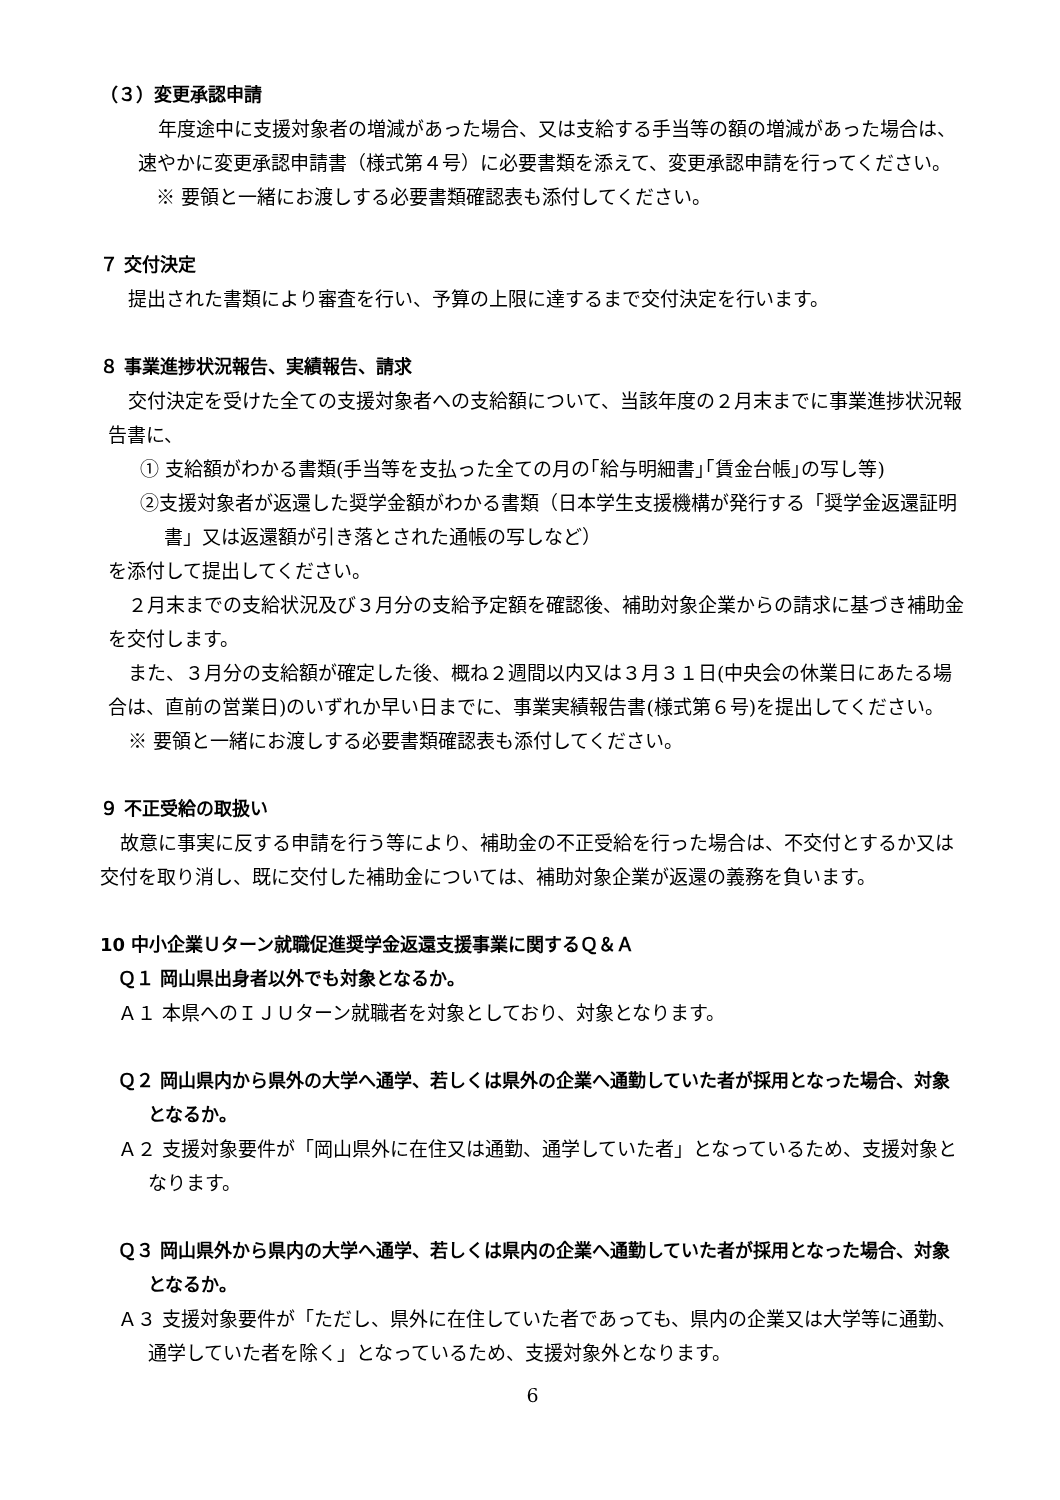（３）変更承認申請
年度途中に支援対象者の増減があった場合、又は支給する手当等の額の増減があった場合は、速やかに変更承認申請書（様式第４号）に必要書類を添えて、変更承認申請を行ってください。
※ 要領と一緒にお渡しする必要書類確認表も添付してください。
７ 交付決定
提出された書類により審査を行い、予算の上限に達するまで交付決定を行います。
８ 事業進捗状況報告、実績報告、請求
交付決定を受けた全ての支援対象者への支給額について、当該年度の２月末までに事業進捗状況報告書に、
① 支給額がわかる書類(手当等を支払った全ての月の｢給与明細書｣｢賃金台帳｣の写し等)
②支援対象者が返還した奨学金額がわかる書類（日本学生支援機構が発行する「奨学金返還証明書」又は返還額が引き落とされた通帳の写しなど）
を添付して提出してください。
２月末までの支給状況及び３月分の支給予定額を確認後、補助対象企業からの請求に基づき補助金を交付します。
また、３月分の支給額が確定した後、概ね２週間以内又は３月３１日(中央会の休業日にあたる場合は、直前の営業日)のいずれか早い日までに、事業実績報告書(様式第６号)を提出してください。
※ 要領と一緒にお渡しする必要書類確認表も添付してください。
９ 不正受給の取扱い
故意に事実に反する申請を行う等により、補助金の不正受給を行った場合は、不交付とするか又は交付を取り消し、既に交付した補助金については、補助対象企業が返還の義務を負います。
10 中小企業Ｕターン就職促進奨学金返還支援事業に関するＱ＆Ａ
Ｑ１ 岡山県出身者以外でも対象となるか。
Ａ１ 本県へのＩＪＵターン就職者を対象としており、対象となります。
Ｑ２ 岡山県内から県外の大学へ通学、若しくは県外の企業へ通勤していた者が採用となった場合、対象となるか。
Ａ２ 支援対象要件が「岡山県外に在住又は通勤、通学していた者」となっているため、支援対象となります。
Ｑ３ 岡山県外から県内の大学へ通学、若しくは県内の企業へ通勤していた者が採用となった場合、対象となるか。
Ａ３ 支援対象要件が「ただし、県外に在住していた者であっても、県内の企業又は大学等に通勤、通学していた者を除く」となっているため、支援対象外となります。
6